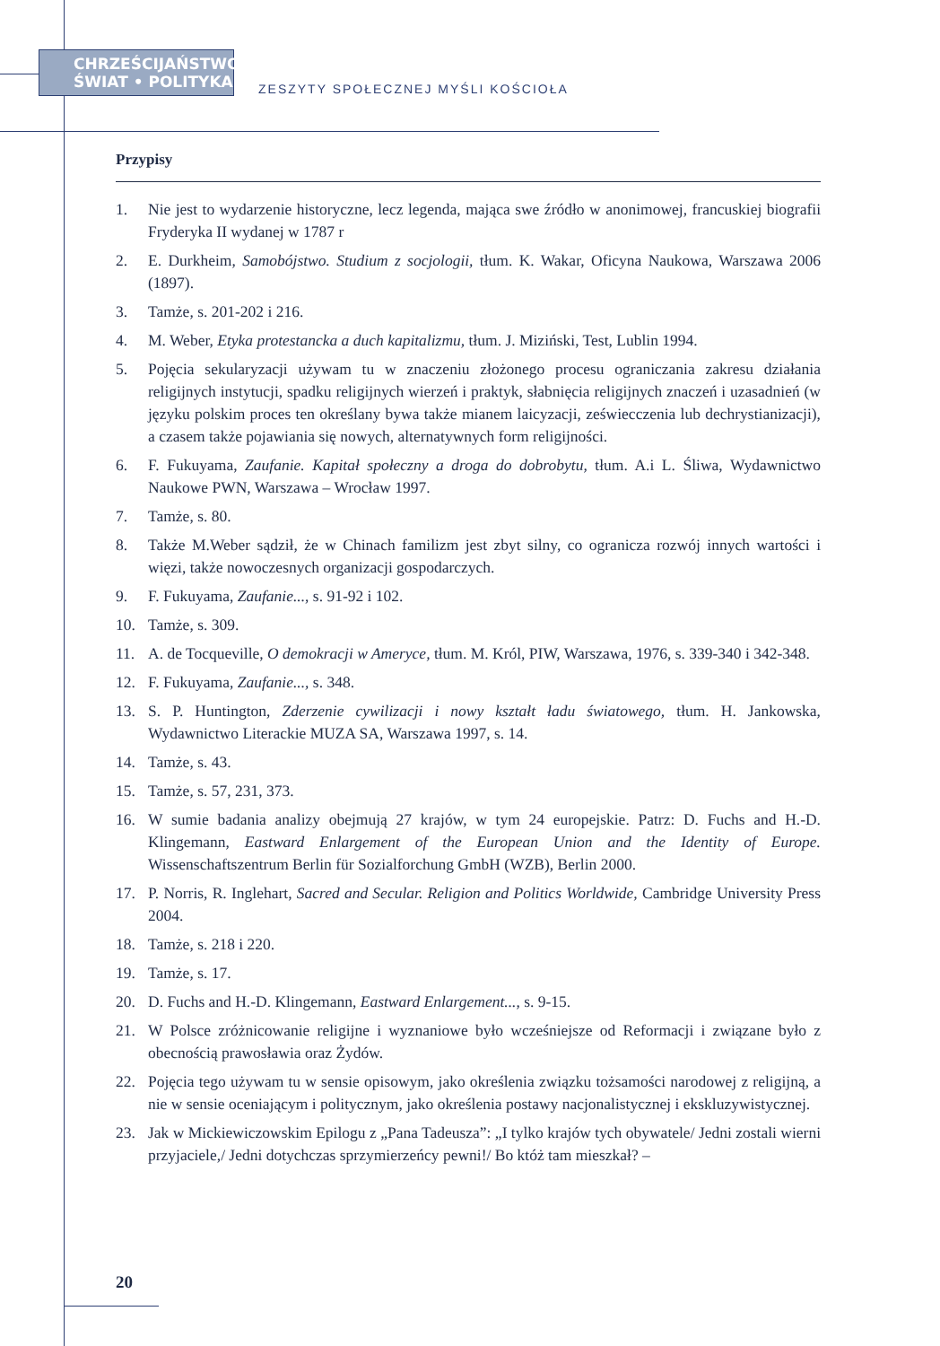CHRZEŚCIJAŃSTWO
ŚWIAT • POLITYKA
ZESZYTY SPOŁECZNEJ MYŚLI KOŚCIOŁA
Przypisy
1. Nie jest to wydarzenie historyczne, lecz legenda, mająca swe źródło w anonimowej, francuskiej biografii Fryderyka II wydanej w 1787 r
2. E. Durkheim, Samobójstwo. Studium z socjologii, tłum. K. Wakar, Oficyna Naukowa, Warszawa 2006 (1897).
3. Tamże, s. 201-202 i 216.
4. M. Weber, Etyka protestancka a duch kapitalizmu, tłum. J. Miziński, Test, Lublin 1994.
5. Pojęcia sekularyzacji używam tu w znaczeniu złożonego procesu ograniczania zakresu działania religijnych instytucji, spadku religijnych wierzeń i praktyk, słabnięcia religijnych znaczeń i uzasadnień (w języku polskim proces ten określany bywa także mianem laicyzacji, zeświecczenia lub dechrystianizacji), a czasem także pojawiania się nowych, alternatywnych form religijności.
6. F. Fukuyama, Zaufanie. Kapitał społeczny a droga do dobrobytu, tłum. A.i L. Śliwa, Wydawnictwo Naukowe PWN, Warszawa – Wrocław 1997.
7. Tamże, s. 80.
8. Także M.Weber sądził, że w Chinach familizm jest zbyt silny, co ogranicza rozwój innych wartości i więzi, także nowoczesnych organizacji gospodarczych.
9. F. Fukuyama, Zaufanie..., s. 91-92 i 102.
10. Tamże, s. 309.
11. A. de Tocqueville, O demokracji w Ameryce, tłum. M. Król, PIW, Warszawa, 1976, s. 339-340 i 342-348.
12. F. Fukuyama, Zaufanie..., s. 348.
13. S. P. Huntington, Zderzenie cywilizacji i nowy kształt ładu światowego, tłum. H. Jankowska, Wydawnictwo Literackie MUZA SA, Warszawa 1997, s. 14.
14. Tamże, s. 43.
15. Tamże, s. 57, 231, 373.
16. W sumie badania analizy obejmują 27 krajów, w tym 24 europejskie. Patrz: D. Fuchs and H.-D. Klingemann, Eastward Enlargement of the European Union and the Identity of Europe. Wissenschaftszentrum Berlin für Sozialforchung GmbH (WZB), Berlin 2000.
17. P. Norris, R. Inglehart, Sacred and Secular. Religion and Politics Worldwide, Cambridge University Press 2004.
18. Tamże, s. 218 i 220.
19. Tamże, s. 17.
20. D. Fuchs and H.-D. Klingemann, Eastward Enlargement..., s. 9-15.
21. W Polsce zróżnicowanie religijne i wyznaniowe było wcześniejsze od Reformacji i związane było z obecnością prawosławia oraz Żydów.
22. Pojęcia tego używam tu w sensie opisowym, jako określenia związku tożsamości narodowej z religijną, a nie w sensie oceniającym i politycznym, jako określenia postawy nacjonalistycznej i ekskluzywistycznej.
23. Jak w Mickiewiczowskim Epilogu z „Pana Tadeusza”: „I tylko krajów tych obywatele/ Jedni zostali wierni przyjaciele,/ Jedni dotychczas sprzymierzeńcy pewni!/ Bo któż tam mieszkał? –
20